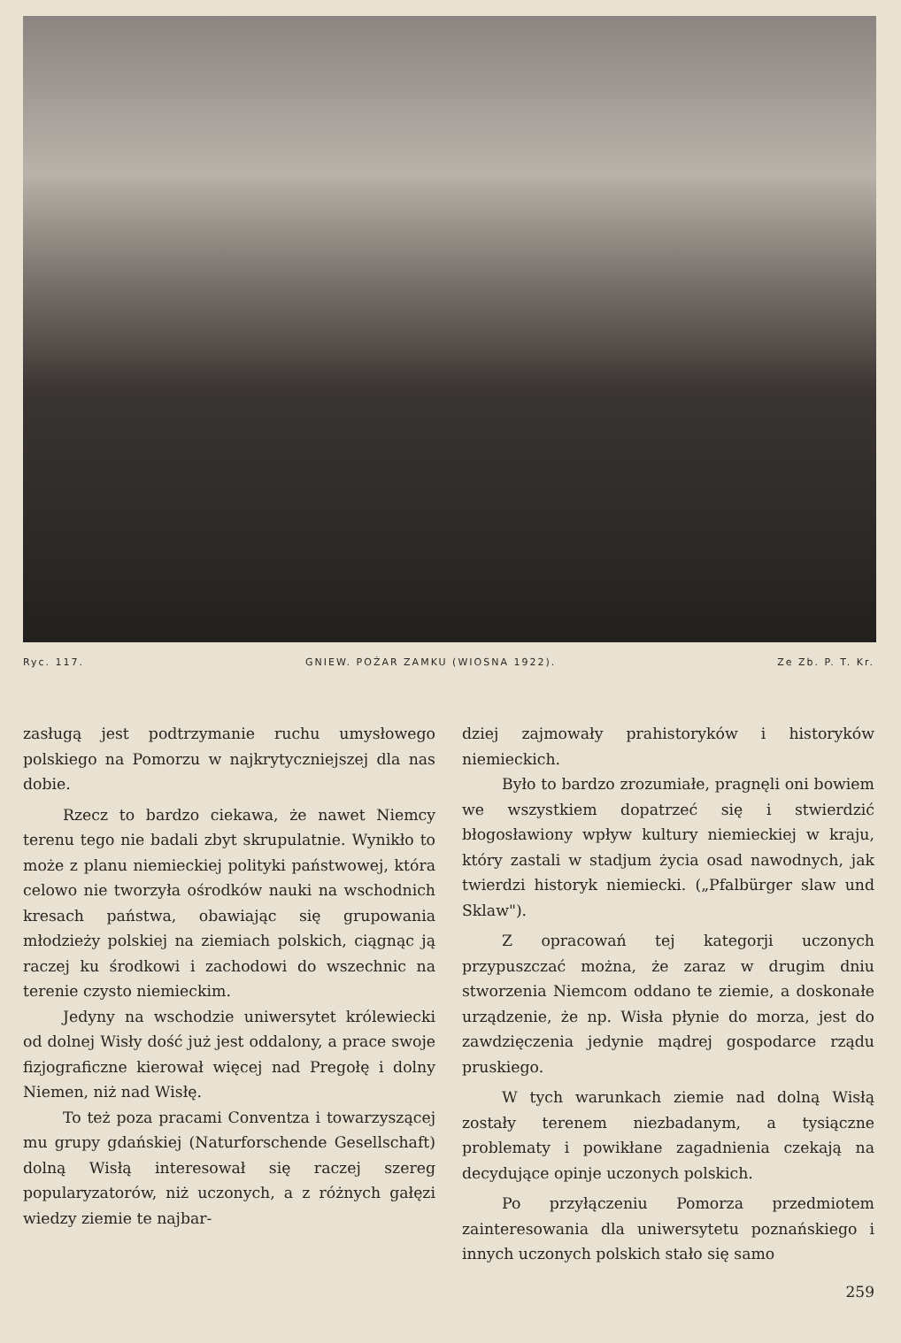Ryc. 117. GNIEW. POŻAR ZAMKU (WIOSNA 1922). Ze Zb. P. T. Kr.
zasługą jest podtrzymanie ruchu umysłowego polskiego na Pomorzu w najkrytyczniejszej dla nas dobie.
Rzecz to bardzo ciekawa, że nawet Niemcy terenu tego nie badali zbyt skrupulatnie. Wynikło to może z planu niemieckiej polityki państwowej, która celowo nie tworzyła ośrodków nauki na wschodnich kresach państwa, obawiając się grupowania młodzieży polskiej na ziemiach polskich, ciągnąc ją raczej ku środkowi i zachodowi do wszechnic na terenie czysto niemieckim.
Jedyny na wschodzie uniwersytet królewiecki od dolnej Wisły dość już jest oddalony, a prace swoje fizjograficzne kierował więcej nad Pregołę i dolny Niemen, niż nad Wisłę.
To też poza pracami Conventza i towarzyszącej mu grupy gdańskiej (Naturforschende Gesellschaft) dolną Wisłą interesował się raczej szereg popularyzatorów, niż uczonych, a z różnych gałęzi wiedzy ziemie te najbar-
dziej zajmowały prahistoryków i historyków niemieckich.
Było to bardzo zrozumiałe, pragnęli oni bowiem we wszystkiem dopatrzeć się i stwierdzić błogosławiony wpływ kultury niemieckiej w kraju, który zastali w stadjum życia osad nawodnych, jak twierdzi historyk niemiecki. („Pfalbürger slaw und Sklaw").
Z opracowań tej kategorji uczonych przypuszczać można, że zaraz w drugim dniu stworzenia Niemcom oddano te ziemie, a doskonałe urządzenie, że np. Wisła płynie do morza, jest do zawdzięczenia jedynie mądrej gospodarce rządu pruskiego.
W tych warunkach ziemie nad dolną Wisłą zostały terenem niezbadanym, a tysiączne problematy i powikłane zagadnienia czekają na decydujące opinje uczonych polskich.
Po przyłączeniu Pomorza przedmiotem zainteresowania dla uniwersytetu poznańskiego i innych uczonych polskich stało się samo
259